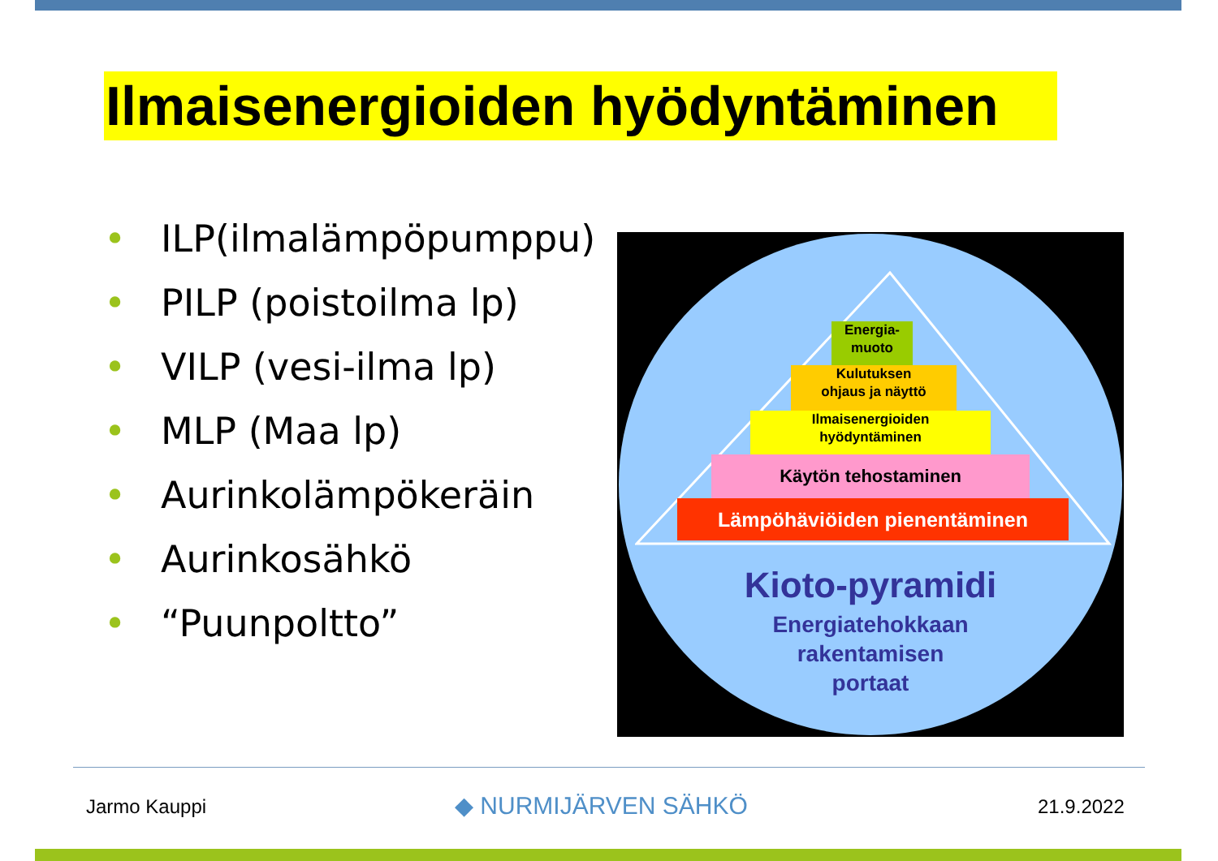Ilmaisenergioiden hyödyntäminen
• ILP(ilmalämpöpumppu)
• PILP (poistoilma lp)
• VILP (vesi-ilma lp)
• MLP (Maa lp)
• Aurinkolämpökeräin
• Aurinkosähkö
• “Puunpoltto”
Energia-
muoto
Kulutuksen
ohjaus ja näyttö
Ilmaisenergioiden
hyödyntäminen
Käytön tehostaminen
Lämpöhäviöiden pienentäminen
Kioto-pyramidi
Energiatehokkaan
rakentamisen
portaat
Jarmo Kauppi ◆ NURMIJÄRVEN SÄHKÖ 21.9.2022